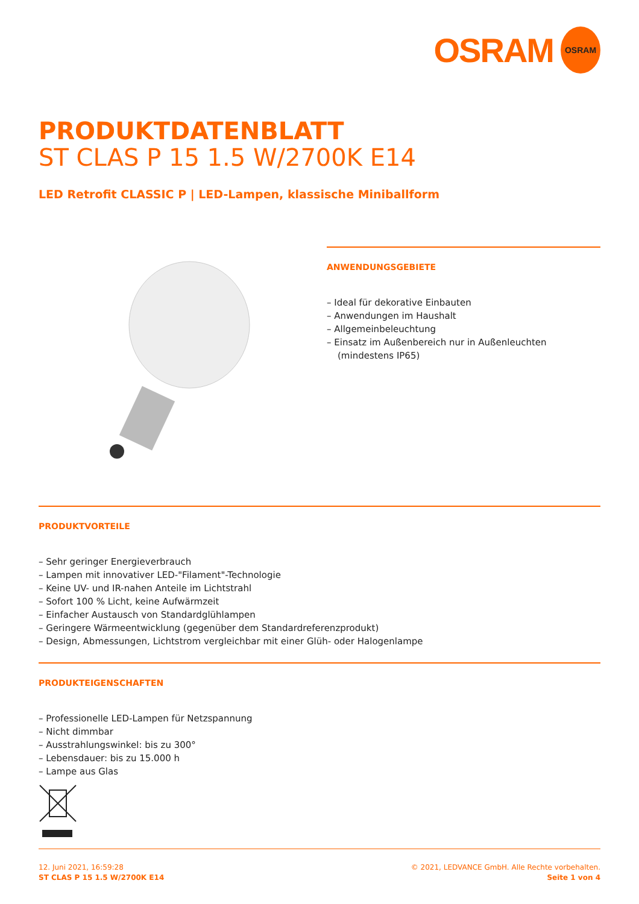OSRAM
OSRAM
PRODUKTDATENBLATT
ST CLAS P 15 1.5 W/2700K E14
LED Retrofit CLASSIC P | LED-Lampen, klassische Miniballform
ANWENDUNGSGEBIETE
– Ideal für dekorative Einbauten
– Anwendungen im Haushalt
– Allgemeinbeleuchtung
– Einsatz im Außenbereich nur in Außenleuchten (mindestens IP65)
PRODUKTVORTEILE
– Sehr geringer Energieverbrauch
– Lampen mit innovativer LED-"Filament"-Technologie
– Keine UV- und IR-nahen Anteile im Lichtstrahl
– Sofort 100 % Licht, keine Aufwärmzeit
– Einfacher Austausch von Standardglühlampen
– Geringere Wärmeentwicklung (gegenüber dem Standardreferenzprodukt)
– Design, Abmessungen, Lichtstrom vergleichbar mit einer Glüh- oder Halogenlampe
PRODUKTEIGENSCHAFTEN
– Professionelle LED-Lampen für Netzspannung
– Nicht dimmbar
– Ausstrahlungswinkel: bis zu 300°
– Lebensdauer: bis zu 15.000 h
– Lampe aus Glas
12. Juni 2021, 16:59:28
ST CLAS P 15 1.5 W/2700K E14
© 2021, LEDVANCE GmbH. Alle Rechte vorbehalten.
Seite 1 von 4